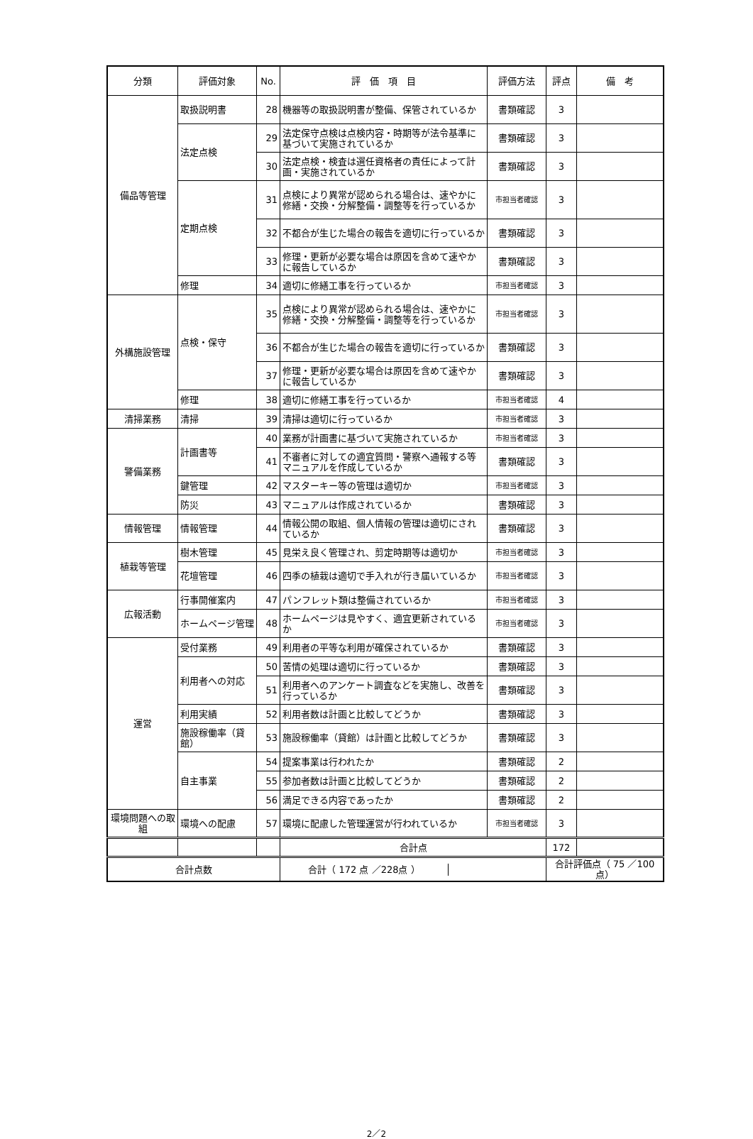| 分類 | 評価対象 | No. | 評 価 項 目 | 評価方法 | 評点 | 備 考 |
| --- | --- | --- | --- | --- | --- | --- |
| 備品等管理 | 取扱説明書 | 28 | 機器等の取扱説明書が整備、保管されているか | 書類確認 | 3 | |
| | 法定点検 | 29 | 法定保守点検は点検内容・時期等が法令基準に基づいて実施されているか | 書類確認 | 3 | |
| | | 30 | 法定点検・検査は選任資格者の責任によって計画・実施されているか | 書類確認 | 3 | |
| | 定期点検 | 31 | 点検により異常が認められる場合は、速やかに修繕・交換・分解整備・調整等を行っているか | 市担当者確認 | 3 | |
| | | 32 | 不都合が生じた場合の報告を適切に行っているか | 書類確認 | 3 | |
| | | 33 | 修理・更新が必要な場合は原因を含めて速やかに報告しているか | 書類確認 | 3 | |
| | 修理 | 34 | 適切に修繕工事を行っているか | 市担当者確認 | 3 | |
| 外構施設管理 | 点検・保守 | 35 | 点検により異常が認められる場合は、速やかに修繕・交換・分解整備・調整等を行っているか | 市担当者確認 | 3 | |
| | | 36 | 不都合が生じた場合の報告を適切に行っているか | 書類確認 | 3 | |
| | | 37 | 修理・更新が必要な場合は原因を含めて速やかに報告しているか | 書類確認 | 3 | |
| | 修理 | 38 | 適切に修繕工事を行っているか | 市担当者確認 | 4 | |
| 清掃業務 | 清掃 | 39 | 清掃は適切に行っているか | 市担当者確認 | 3 | |
| 警備業務 | 計画書等 | 40 | 業務が計画書に基づいて実施されているか | 市担当者確認 | 3 | |
| | | 41 | 不審者に対しての適宜質問・警察へ通報する等マニュアルを作成しているか | 書類確認 | 3 | |
| | 鍵管理 | 42 | マスターキー等の管理は適切か | 市担当者確認 | 3 | |
| | 防災 | 43 | マニュアルは作成されているか | 書類確認 | 3 | |
| 情報管理 | 情報管理 | 44 | 情報公開の取組、個人情報の管理は適切にされているか | 書類確認 | 3 | |
| 植栽等管理 | 樹木管理 | 45 | 見栄え良く管理され、剪定時期等は適切か | 市担当者確認 | 3 | |
| | 花壇管理 | 46 | 四季の植栽は適切で手入れが行き届いているか | 市担当者確認 | 3 | |
| 広報活動 | 行事開催案内 | 47 | パンフレット類は整備されているか | 市担当者確認 | 3 | |
| | ホームページ管理 | 48 | ホームページは見やすく、適宜更新されているか | 市担当者確認 | 3 | |
| 運営 | 受付業務 | 49 | 利用者の平等な利用が確保されているか | 書類確認 | 3 | |
| | 利用者への対応 | 50 | 苦情の処理は適切に行っているか | 書類確認 | 3 | |
| | | 51 | 利用者へのアンケート調査などを実施し、改善を行っているか | 書類確認 | 3 | |
| | 利用実績 | 52 | 利用者数は計画と比較してどうか | 書類確認 | 3 | |
| | 施設稼働率（貸館） | 53 | 施設稼働率（貸館）は計画と比較してどうか | 書類確認 | 3 | |
| | 自主事業 | 54 | 提案事業は行われたか | 書類確認 | 2 | |
| | | 55 | 参加者数は計画と比較してどうか | 書類確認 | 2 | |
| | | 56 | 満足できる内容であったか | 書類確認 | 2 | |
| 環境問題への取組 | 環境への配慮 | 57 | 環境に配慮した管理運営が行われているか | 市担当者確認 | 3 | |
| | | | 合計点 | | 172 | |
| 合計点数 | | | / 合計（ 172 点 ／228点 ） / / | | 合計評価点（ 75 ／100点） | |
2／2